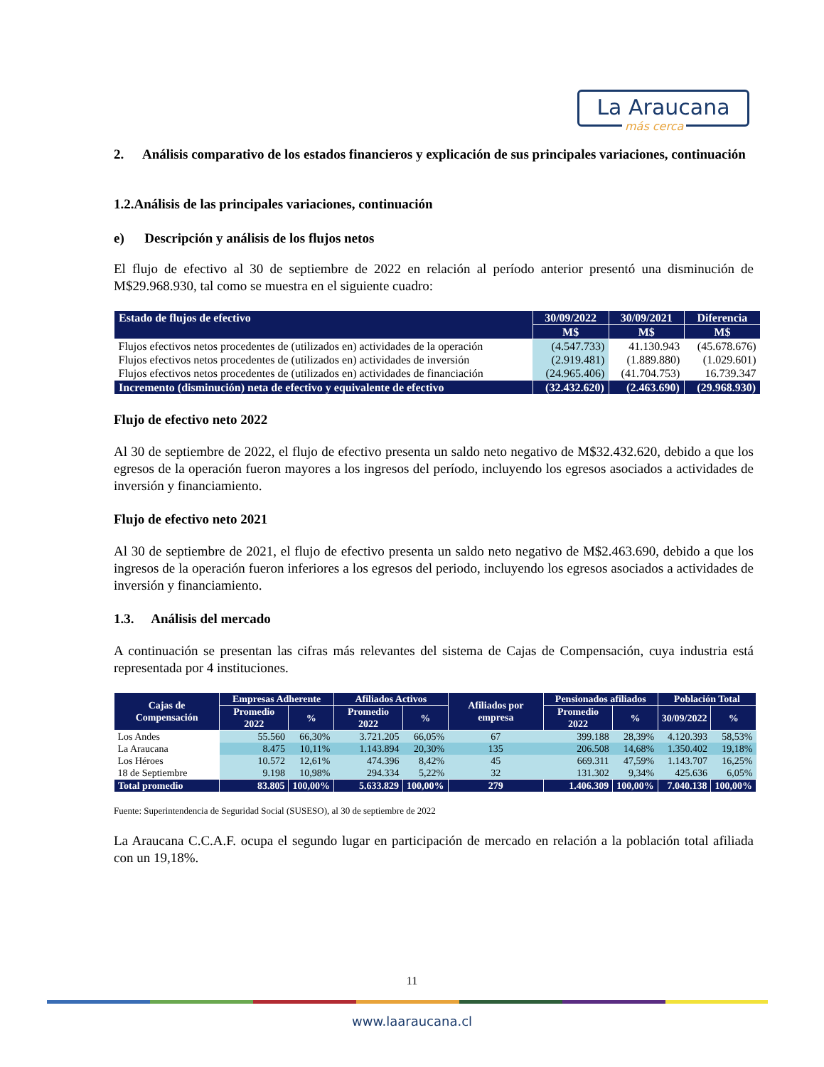La Araucana
más cerca
2. Análisis comparativo de los estados financieros y explicación de sus principales variaciones, continuación
1.2.Análisis de las principales variaciones, continuación
e) Descripción y análisis de los flujos netos
El flujo de efectivo al 30 de septiembre de 2022 en relación al período anterior presentó una disminución de M$29.968.930, tal como se muestra en el siguiente cuadro:
| Estado de flujos de efectivo | 30/09/2022 | 30/09/2021 | Diferencia |
| --- | --- | --- | --- |
| | M$ | M$ | M$ |
| Flujos efectivos netos procedentes de (utilizados en) actividades de la operación | (4.547.733) | 41.130.943 | (45.678.676) |
| Flujos efectivos netos procedentes de (utilizados en) actividades de inversión | (2.919.481) | (1.889.880) | (1.029.601) |
| Flujos efectivos netos procedentes de (utilizados en) actividades de financiación | (24.965.406) | (41.704.753) | 16.739.347 |
| Incremento (disminución) neta de efectivo y equivalente de efectivo | (32.432.620) | (2.463.690) | (29.968.930) |
Flujo de efectivo neto 2022
Al 30 de septiembre de 2022, el flujo de efectivo presenta un saldo neto negativo de M$32.432.620, debido a que los egresos de la operación fueron mayores a los ingresos del período, incluyendo los egresos asociados a actividades de inversión y financiamiento.
Flujo de efectivo neto 2021
Al 30 de septiembre de 2021, el flujo de efectivo presenta un saldo neto negativo de M$2.463.690, debido a que los ingresos de la operación fueron inferiores a los egresos del periodo, incluyendo los egresos asociados a actividades de inversión y financiamiento.
1.3. Análisis del mercado
A continuación se presentan las cifras más relevantes del sistema de Cajas de Compensación, cuya industria está representada por 4 instituciones.
| Cajas de Compensación | Empresas Adherente | | Afiliados Activos | | Afiliados por empresa | Pensionados afiliados | | Población Total | |
| --- | --- | --- | --- | --- | --- | --- | --- | --- | --- |
| | Promedio 2022 | % | Promedio 2022 | % | | Promedio 2022 | % | 30/09/2022 | % |
| Los Andes | 55.560 | 66,30% | 3.721.205 | 66,05% | 67 | 399.188 | 28,39% | 4.120.393 | 58,53% |
| La Araucana | 8.475 | 10,11% | 1.143.894 | 20,30% | 135 | 206.508 | 14,68% | 1.350.402 | 19,18% |
| Los Héroes | 10.572 | 12,61% | 474.396 | 8,42% | 45 | 669.311 | 47,59% | 1.143.707 | 16,25% |
| 18 de Septiembre | 9.198 | 10,98% | 294.334 | 5,22% | 32 | 131.302 | 9,34% | 425.636 | 6,05% |
| Total promedio | 83.805 | 100,00% | 5.633.829 | 100,00% | 279 | 1.406.309 | 100,00% | 7.040.138 | 100,00% |
Fuente: Superintendencia de Seguridad Social (SUSESO), al 30 de septiembre de 2022
La Araucana C.C.A.F. ocupa el segundo lugar en participación de mercado en relación a la población total afiliada con un 19,18%.
11
www.laaraucana.cl